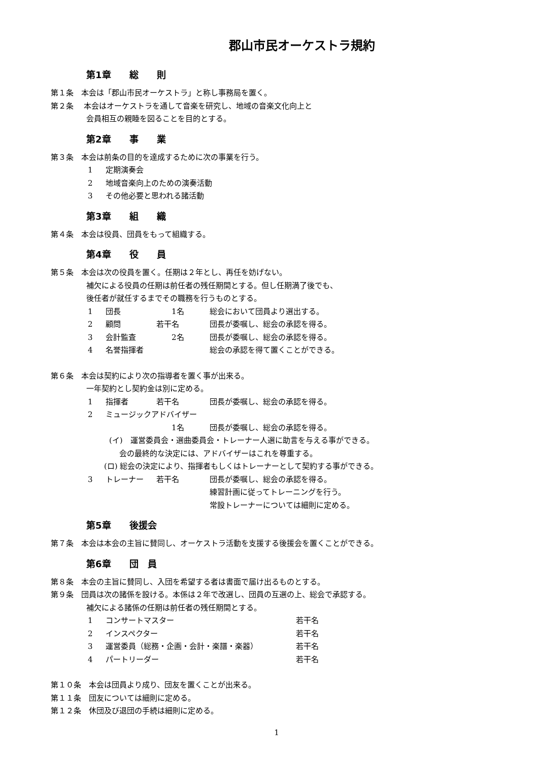郡山市民オーケストラ規約
第1章　　総　　則
第１条　本会は「郡山市民オーケストラ」と称し事務局を置く。
第２条　 本会はオーケストラを通して音楽を研究し、地域の音楽文化向上と
会員相互の親睦を図ることを目的とする。
第2章　　事　　業
第３条　本会は前条の目的を達成するために次の事業を行う。
1 定期演奏会
2 地域音楽向上のための演奏活動
3 その他必要と思われる諸活動
第3章　　組　　織
第４条　本会は役員、団員をもって組織する。
第4章　　役　　員
第５条　本会は次の役員を置く。任期は２年とし、再任を妨げない。
補欠による役員の任期は前任者の残任期間とする。但し任期満了後でも、
後任者が就任するまでその職務を行うものとする。
1 団長　　1名 総会において団員より選出する。
2 顧問 若干名 団長が委嘱し、総会の承認を得る。
3 会計監査　　2名 団長が委嘱し、総会の承認を得る。
4 名誉指揮者 総会の承認を得て置くことができる。
第６条　本会は契約により次の指導者を置く事が出来る。
一年契約とし契約金は別に定める。
1 指揮者 若干名 団長が委嘱し、総会の承認を得る。
2 ミュージックアドバイザー
　　1名 団長が委嘱し、総会の承認を得る。
(イ)　運営委員会・選曲委員会・トレーナー人選に助言を与える事ができる。
会の最終的な決定には、アドバイザーはこれを尊重する。
(ロ) 総会の決定により、指揮者もしくはトレーナーとして契約する事ができる。
3 トレーナー 若干名 団長が委嘱し、総会の承認を得る。
練習計画に従ってトレーニングを行う。
常設トレーナーについては細則に定める。
第5章　　後援会
第７条　本会は本会の主旨に賛同し、オーケストラ活動を支援する後援会を置くことができる。
第6章　　団　員
第８条　本会の主旨に賛同し、入団を希望する者は書面で届け出るものとする。
第９条　団員は次の諸係を設ける。本係は２年で改選し、団員の互選の上、総会で承認する。
補欠による諸係の任期は前任者の残任期間とする。
1 コンサートマスター 若干名
2 インスペクター 若干名
3 運営委員（総務・企画・会計・楽譜・楽器） 若干名
4 パートリーダー 若干名
第１０条　本会は団員より成り、団友を置くことが出来る。
第１１条　団友については細則に定める。
第１２条　休団及び退団の手続は細則に定める。
1